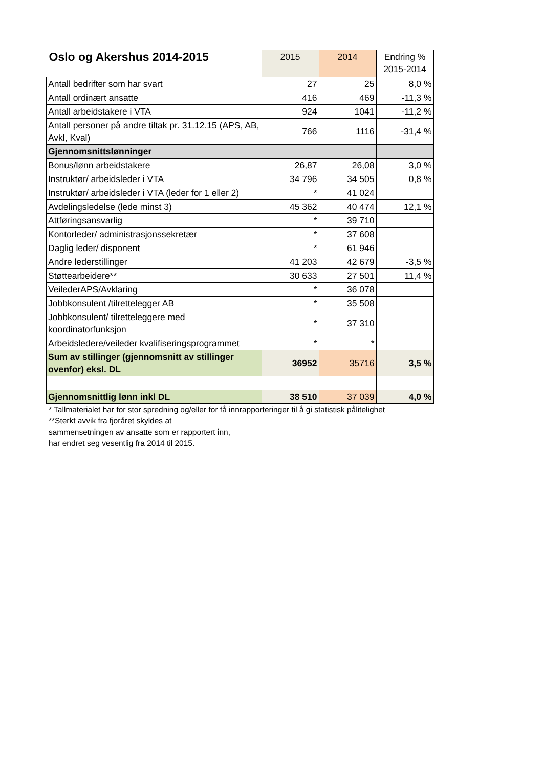| Oslo og Akershus 2014-2015 | 2015 | 2014 | Endring % 2015-2014 |
| --- | --- | --- | --- |
| Antall bedrifter som har svart | 27 | 25 | 8,0 % |
| Antall ordinært ansatte | 416 | 469 | -11,3 % |
| Antall arbeidstakere i VTA | 924 | 1041 | -11,2 % |
| Antall personer på andre tiltak pr. 31.12.15 (APS, AB, Avkl, Kval) | 766 | 1116 | -31,4 % |
| Gjennomsnittslønninger | | | |
| Bonus/lønn arbeidstakere | 26,87 | 26,08 | 3,0 % |
| Instruktør/ arbeidsleder i VTA | 34 796 | 34 505 | 0,8 % |
| Instruktør/ arbeidsleder i VTA (leder for 1 eller 2) | * | 41 024 | |
| Avdelingsledelse (lede minst 3) | 45 362 | 40 474 | 12,1 % |
| Attføringsansvarlig | * | 39 710 | |
| Kontorleder/ administrasjonssekretær | * | 37 608 | |
| Daglig leder/ disponent | * | 61 946 | |
| Andre lederstillinger | 41 203 | 42 679 | -3,5 % |
| Støttearbeidere** | 30 633 | 27 501 | 11,4 % |
| VeilederAPS/Avklaring | * | 36 078 | |
| Jobbkonsulent /tilrettelegger AB | * | 35 508 | |
| Jobbkonsulent/ tilretteleggere med koordinatorfunksjon | * | 37 310 | |
| Arbeidsledere/veileder kvalifiseringsprogrammet | * | * | |
| Sum av stillinger (gjennomsnitt av stillinger ovenfor) eksl. DL | 36952 | 35716 | 3,5 % |
| Gjennomsnittlig lønn inkl DL | 38 510 | 37 039 | 4,0 % |
* Tallmaterialet har for stor spredning og/eller for få innrapporteringer til å gi statistisk pålitelighet
**Sterkt avvik fra fjoråret skyldes at
sammensetningen av ansatte som er rapportert inn,
har endret seg vesentlig fra 2014 til 2015.